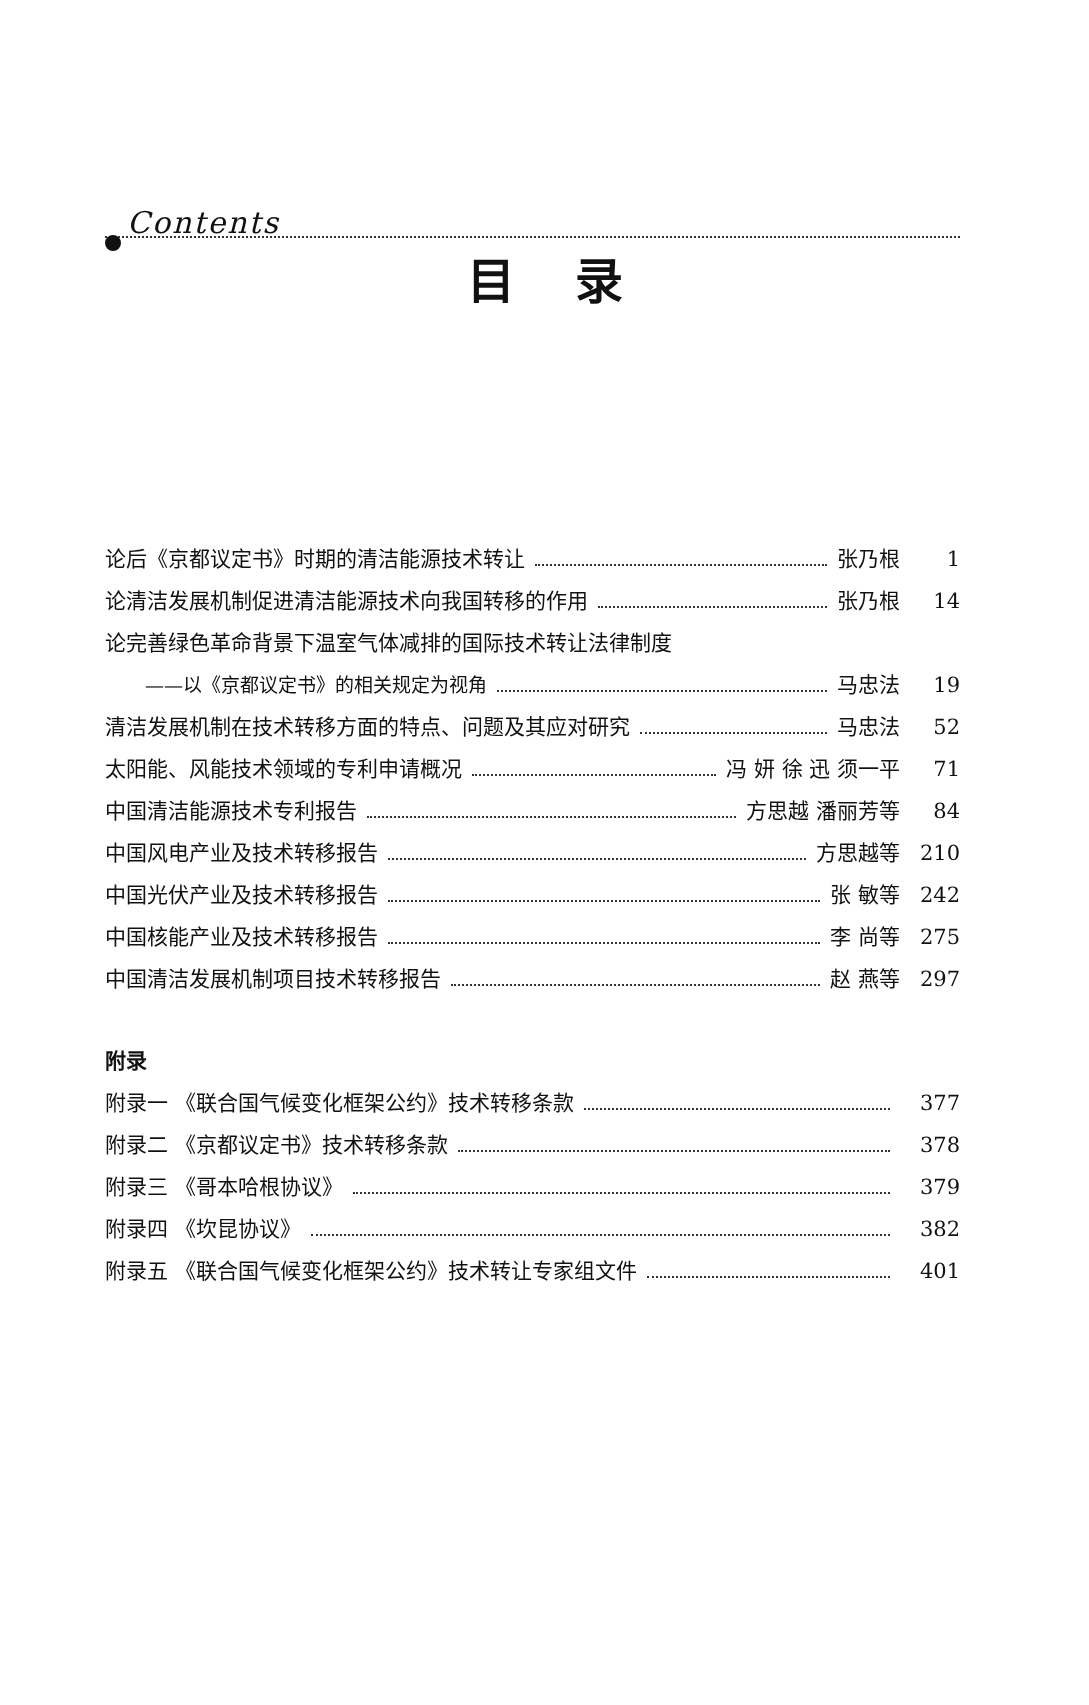Contents
目录
论后《京都议定书》时期的清洁能源技术转让 张乃根 1
论清洁发展机制促进清洁能源技术向我国转移的作用 张乃根 14
论完善绿色革命背景下温室气体减排的国际技术转让法律制度
——以《京都议定书》的相关规定为视角 马忠法 19
清洁发展机制在技术转移方面的特点、问题及其应对研究 马忠法 52
太阳能、风能技术领域的专利申请概况 冯 妍 徐 迅 须一平 71
中国清洁能源技术专利报告 方思越 潘丽芳等 84
中国风电产业及技术转移报告 方思越等 210
中国光伏产业及技术转移报告 张 敏等 242
中国核能产业及技术转移报告 李 尚等 275
中国清洁发展机制项目技术转移报告 赵 燕等 297
附录
附录一 《联合国气候变化框架公约》技术转移条款 377
附录二 《京都议定书》技术转移条款 378
附录三 《哥本哈根协议》 379
附录四 《坎昆协议》 382
附录五 《联合国气候变化框架公约》技术转让专家组文件 401